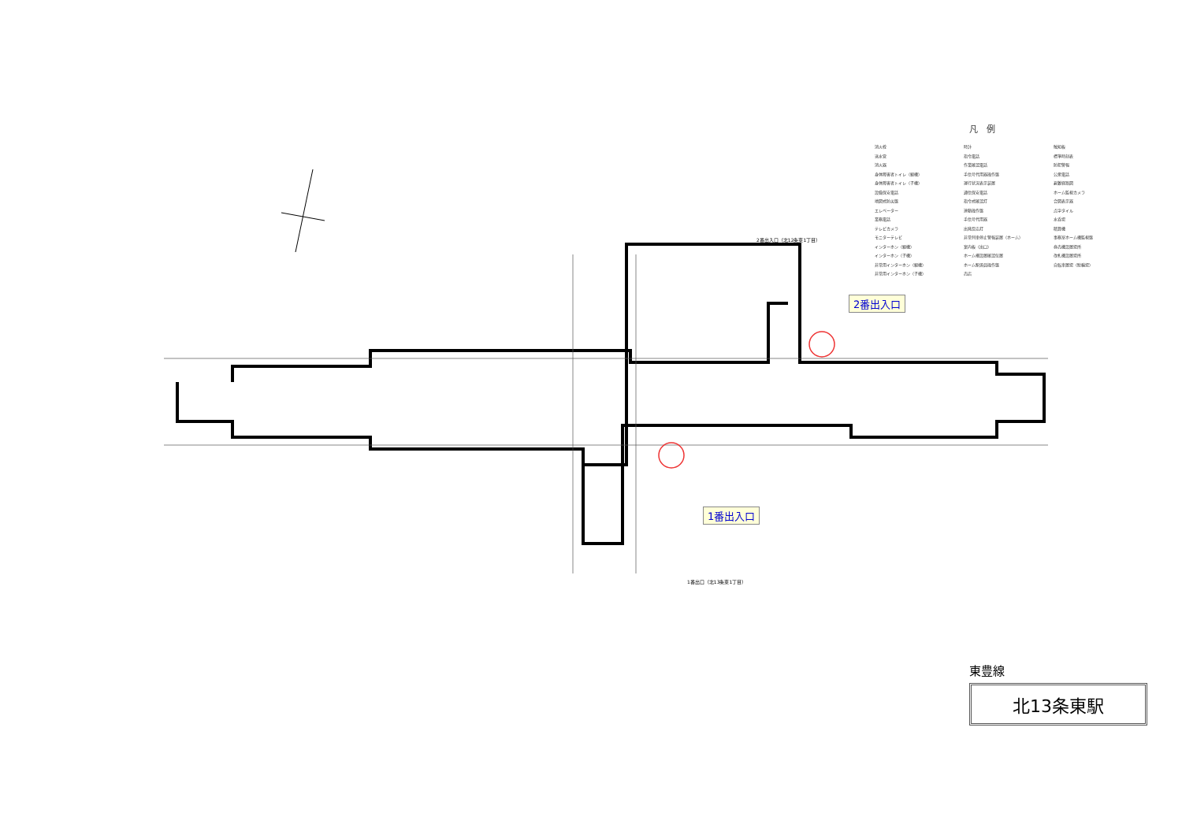凡　例
消火栓
送水管
消火器
身体障害者トイレ（親機）
身体障害者トイレ（子機）
設備保安電話
地図式防災盤
エレベーター
業務電話
テレビカメラ
モニターテレビ
インターホン（親機）
インターホン（子機）
非常用インターホン（親機）
非常用インターホン（子機）
時計
指令電話
作業確認電話
手信号代用器操作盤
運行状況表示装置
通信保安電話
指令式確認灯
連動操作盤
手信号代用器
出発反応灯
非常列車停止警報装置（ホーム）
案内板（出口）
ホーム柵設置確認位置
ホーム駅係員操作盤
売店
触知板
標準時刻表
防犯警報
公衆電話
避難経路図
ホーム監視カメラ
合図表示器
点字タイル
水呑場
精算機
事務室ホーム機監視盤
券売機設置場所
改札機設置場所
自転車置場（駐輪場）
2番出入口（北12条東1丁目）
1番出口（北13条東1丁目）
2番出入口
1番出入口
東豊線
北13条東駅